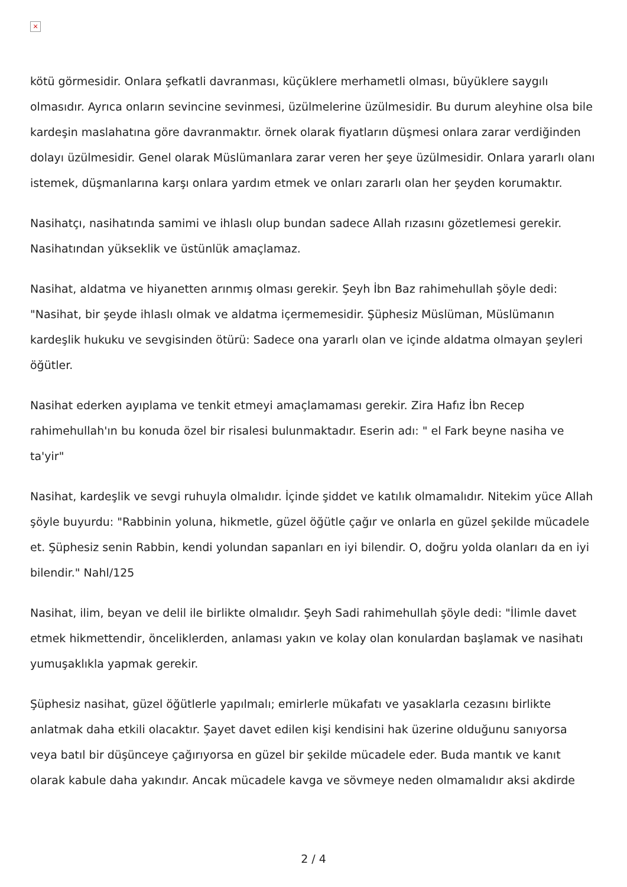×
kötü görmesidir. Onlara şefkatli davranması, küçüklere merhametli olması, büyüklere saygılı olmasıdır. Ayrıca onların sevincine sevinmesi, üzülmelerine üzülmesidir. Bu durum aleyhine olsa bile kardeşin maslahatına göre davranmaktır. örnek olarak fiyatların düşmesi onlara zarar verdiğinden dolayı üzülmesidir. Genel olarak Müslümanlara zarar veren her şeye üzülmesidir. Onlara yararlı olanı istemek, düşmanlarına karşı onlara yardım etmek ve onları zararlı olan her şeyden korumaktır.
Nasihatçı, nasihatında samimi ve ihlaslı olup bundan sadece Allah rızasını gözetlemesi gerekir. Nasihatından yükseklik ve üstünlük amaçlamaz.
Nasihat, aldatma ve hiyanetten arınmış olması gerekir. Şeyh İbn Baz rahimehullah şöyle dedi: "Nasihat, bir şeyde ihlaslı olmak ve aldatma içermemesidir. Şüphesiz Müslüman, Müslümanın kardeşlik hukuku ve sevgisinden ötürü: Sadece ona yararlı olan ve içinde aldatma olmayan şeyleri öğütler.
Nasihat ederken ayıplama ve tenkit etmeyi amaçlamaması gerekir. Zira Hafız İbn Recep rahimehullah'ın bu konuda özel bir risalesi bulunmaktadır. Eserin adı: " el Fark beyne nasiha ve ta'yir"
Nasihat, kardeşlik ve sevgi ruhuyla olmalıdır. İçinde şiddet ve katılık olmamalıdır. Nitekim yüce Allah şöyle buyurdu: "Rabbinin yoluna, hikmetle, güzel öğütle çağır ve onlarla en güzel şekilde mücadele et. Şüphesiz senin Rabbin, kendi yolundan sapanları en iyi bilendir. O, doğru yolda olanları da en iyi bilendir." Nahl/125
Nasihat, ilim, beyan ve delil ile birlikte olmalıdır. Şeyh Sadi rahimehullah şöyle dedi: "İlimle davet etmek hikmettendir, önceliklerden, anlaması yakın ve kolay olan konulardan başlamak ve nasihatı yumuşaklıkla yapmak gerekir.
Şüphesiz nasihat, güzel öğütlerle yapılmalı; emirlerle mükafatı ve yasaklarla cezasını birlikte anlatmak daha etkili olacaktır. Şayet davet edilen kişi kendisini hak üzerine olduğunu sanıyorsa veya batıl bir düşünceye çağırıyorsa en güzel bir şekilde mücadele eder. Buda mantık ve kanıt olarak kabule daha yakındır. Ancak mücadele kavga ve sövmeye neden olmamalıdır aksi akdirde
2 / 4